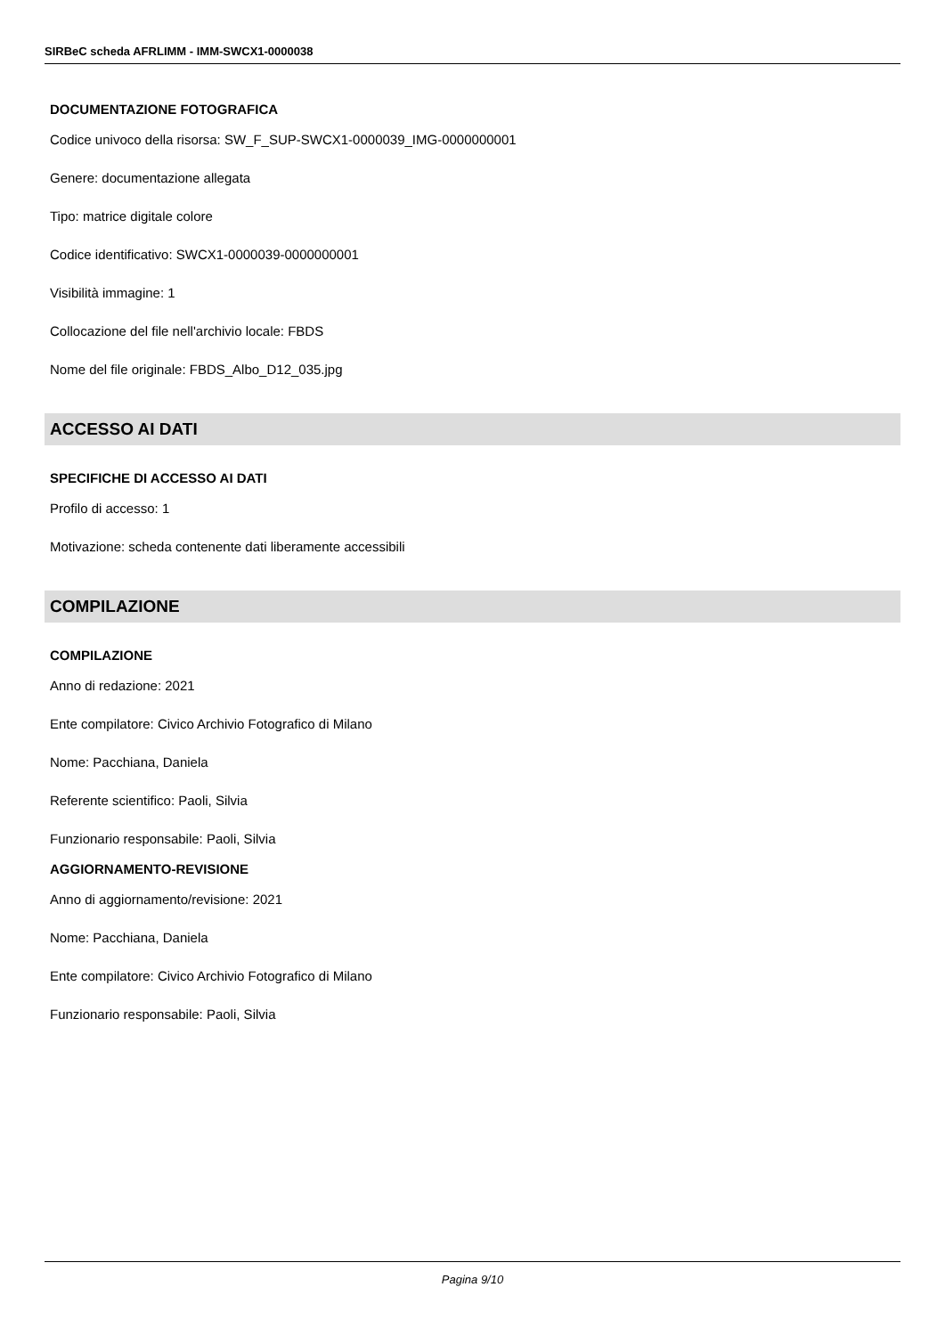SIRBeC scheda AFRLIMM - IMM-SWCX1-0000038
DOCUMENTAZIONE FOTOGRAFICA
Codice univoco della risorsa: SW_F_SUP-SWCX1-0000039_IMG-0000000001
Genere: documentazione allegata
Tipo: matrice digitale colore
Codice identificativo: SWCX1-0000039-0000000001
Visibilità immagine: 1
Collocazione del file nell'archivio locale: FBDS
Nome del file originale: FBDS_Albo_D12_035.jpg
ACCESSO AI DATI
SPECIFICHE DI ACCESSO AI DATI
Profilo di accesso: 1
Motivazione: scheda contenente dati liberamente accessibili
COMPILAZIONE
COMPILAZIONE
Anno di redazione: 2021
Ente compilatore: Civico Archivio Fotografico di Milano
Nome: Pacchiana, Daniela
Referente scientifico: Paoli, Silvia
Funzionario responsabile: Paoli, Silvia
AGGIORNAMENTO-REVISIONE
Anno di aggiornamento/revisione: 2021
Nome: Pacchiana, Daniela
Ente compilatore: Civico Archivio Fotografico di Milano
Funzionario responsabile: Paoli, Silvia
Pagina 9/10